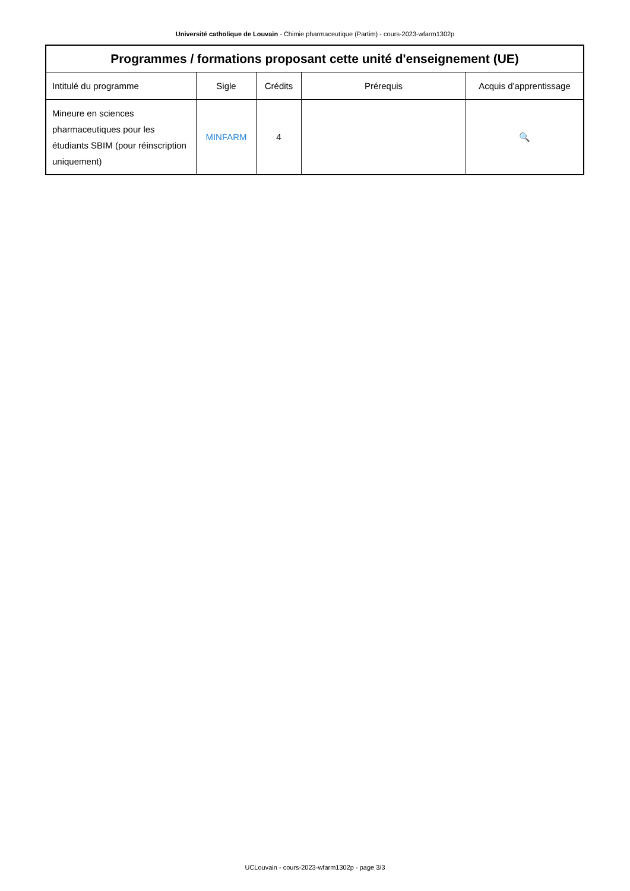Université catholique de Louvain - Chimie pharmaceutique (Partim) - cours-2023-wfarm1302p
| Programmes / formations proposant cette unité d'enseignement (UE) | | | | |
| --- | --- | --- | --- | --- |
| Intitulé du programme | Sigle | Crédits | Prérequis | Acquis d'apprentissage |
| Mineure en sciences pharmaceutiques pour les étudiants SBIM (pour réinscription uniquement) | MINFARM | 4 | | 🔍 |
UCLouvain - cours-2023-wfarm1302p - page 3/3